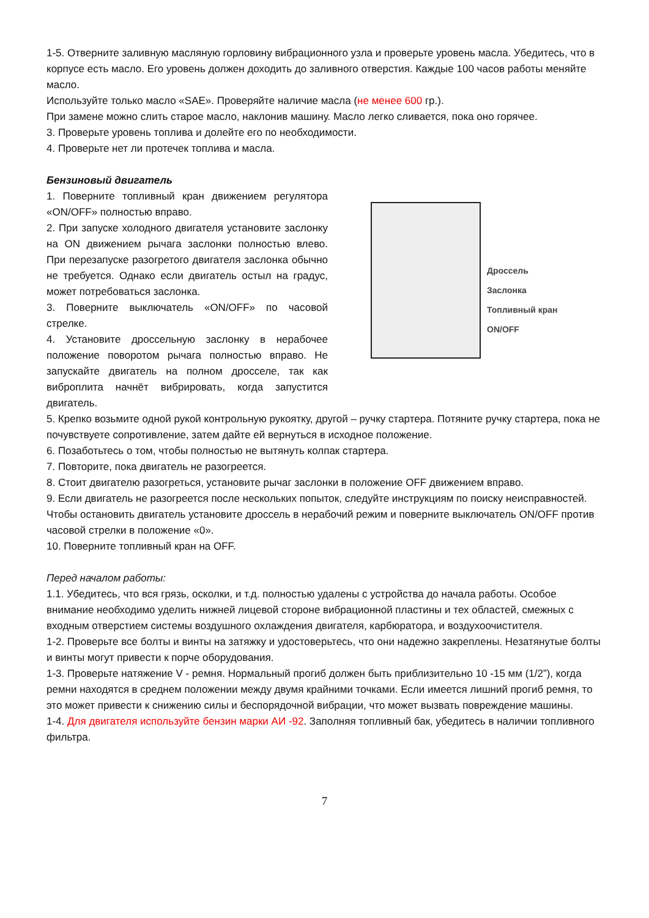1-5. Отверните заливную масляную горловину вибрационного узла и проверьте уровень масла. Убедитесь, что в корпусе есть масло. Его уровень должен доходить до заливного отверстия. Каждые 100 часов работы меняйте масло.
Используйте только масло «SAE». Проверяйте наличие масла (не менее 600 гр.).
При замене можно слить старое масло, наклонив машину. Масло легко сливается, пока оно горячее.
3. Проверьте уровень топлива и долейте его по необходимости.
4. Проверьте нет ли протечек топлива и масла.
Бензиновый двигатель
1. Поверните топливный кран движением регулятора «ON/OFF» полностью вправо.
2. При запуске холодного двигателя установите заслонку на ON движением рычага заслонки полностью влево. При перезапуске разогретого двигателя заслонка обычно не требуется. Однако если двигатель остыл на градус, может потребоваться заслонка.
3. Поверните выключатель «ON/OFF» по часовой стрелке.
4. Установите дроссельную заслонку в нерабочее положение поворотом рычага полностью вправо. Не запускайте двигатель на полном дросселе, так как виброплита начнёт вибрировать, когда запустится двигатель.
Дроссель
Заслонка
Топливный кран
ON/OFF
5. Крепко возьмите одной рукой контрольную рукоятку, другой – ручку стартера. Потяните ручку стартера, пока не почувствуете сопротивление, затем дайте ей вернуться в исходное положение.
6. Позаботьтесь о том, чтобы полностью не вытянуть колпак стартера.
7. Повторите, пока двигатель не разогреется.
8. Стоит двигателю разогреться, установите рычаг заслонки в положение OFF движением вправо.
9. Если двигатель не разогреется после нескольких попыток, следуйте инструкциям по поиску неисправностей. Чтобы остановить двигатель установите дроссель в нерабочий режим и поверните выключатель ON/OFF против часовой стрелки в положение «0».
10. Поверните топливный кран на OFF.
Перед началом работы:
1.1. Убедитесь, что вся грязь, осколки, и т.д. полностью удалены с устройства до начала работы. Особое внимание необходимо уделить нижней лицевой стороне вибрационной пластины и тех областей, смежных с входным отверстием системы воздушного охлаждения двигателя, карбюратора, и воздухоочистителя.
1-2. Проверьте все болты и винты на затяжку и удостоверьтесь, что они надежно закреплены. Незатянутые болты и винты могут привести к порче оборудования.
1-3. Проверьте натяжение V - ремня. Нормальный прогиб должен быть приблизительно 10 -15 мм (1/2”), когда ремни находятся в среднем положении между двумя крайними точками. Если имеется лишний прогиб ремня, то это может привести к снижению силы и беспорядочной вибрации, что может вызвать повреждение машины.
1-4. Для двигателя используйте бензин марки АИ -92. Заполняя топливный бак, убедитесь в наличии топливного фильтра.
7